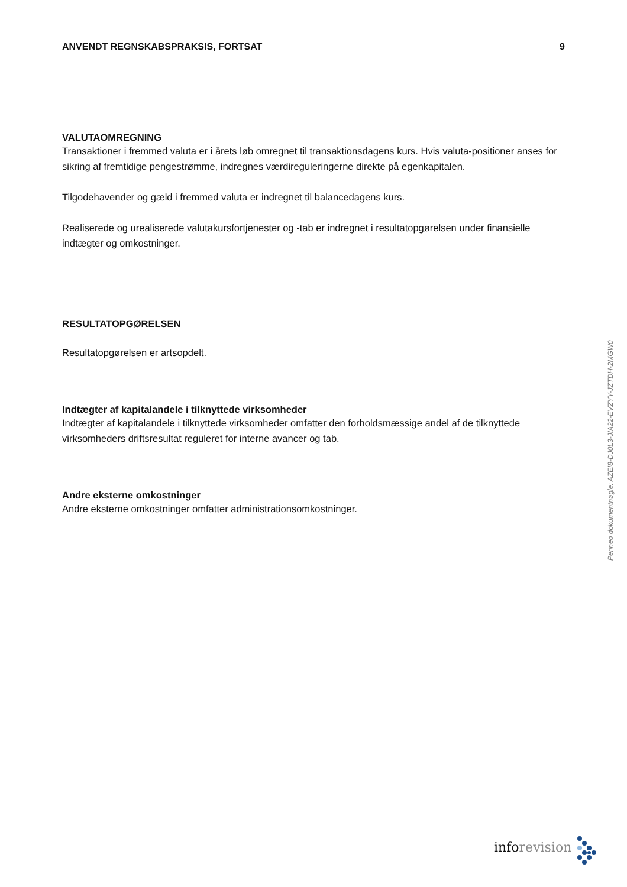ANVENDT REGNSKABSPRAKSIS, FORTSAT 9
VALUTAOMREGNING
Transaktioner i fremmed valuta er i årets løb omregnet til transaktionsdagens kurs. Hvis valuta-positioner anses for sikring af fremtidige pengestrømme, indregnes værdireguleringerne direkte på egenkapitalen.
Tilgodehavender og gæld i fremmed valuta er indregnet til balancedagens kurs.
Realiserede og urealiserede valutakursfortjenester og -tab er indregnet i resultatopgørelsen under finansielle indtægter og omkostninger.
RESULTATOPGØRELSEN
Resultatopgørelsen er artsopdelt.
Indtægter af kapitalandele i tilknyttede virksomheder
Indtægter af kapitalandele i tilknyttede virksomheder omfatter den forholdsmæssige andel af de tilknyttede virksomheders driftsresultat reguleret for interne avancer og tab.
Andre eksterne omkostninger
Andre eksterne omkostninger omfatter administrationsomkostninger.
Penneo dokumentnøgle: AZEI8-DJ0L3-JIA22-EVZYY-JZTDH-2MGW0
inforevision